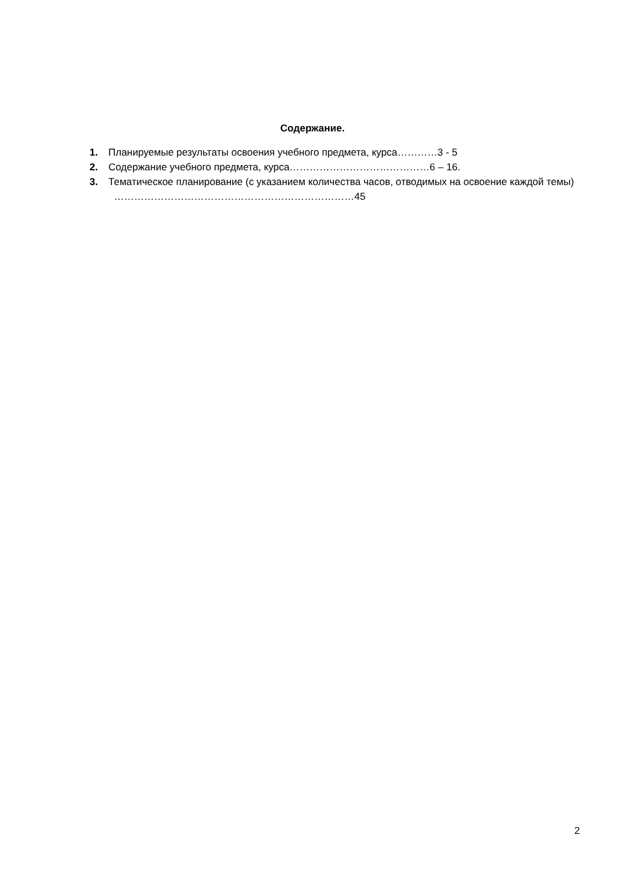Содержание.
1. Планируемые результаты освоения учебного предмета, курса…………3 - 5
2. Содержание учебного предмета, курса……………………………………6 – 16.
3. Тематическое планирование (с указанием количества часов, отводимых на освоение каждой темы) ………………………………………………………………45
2